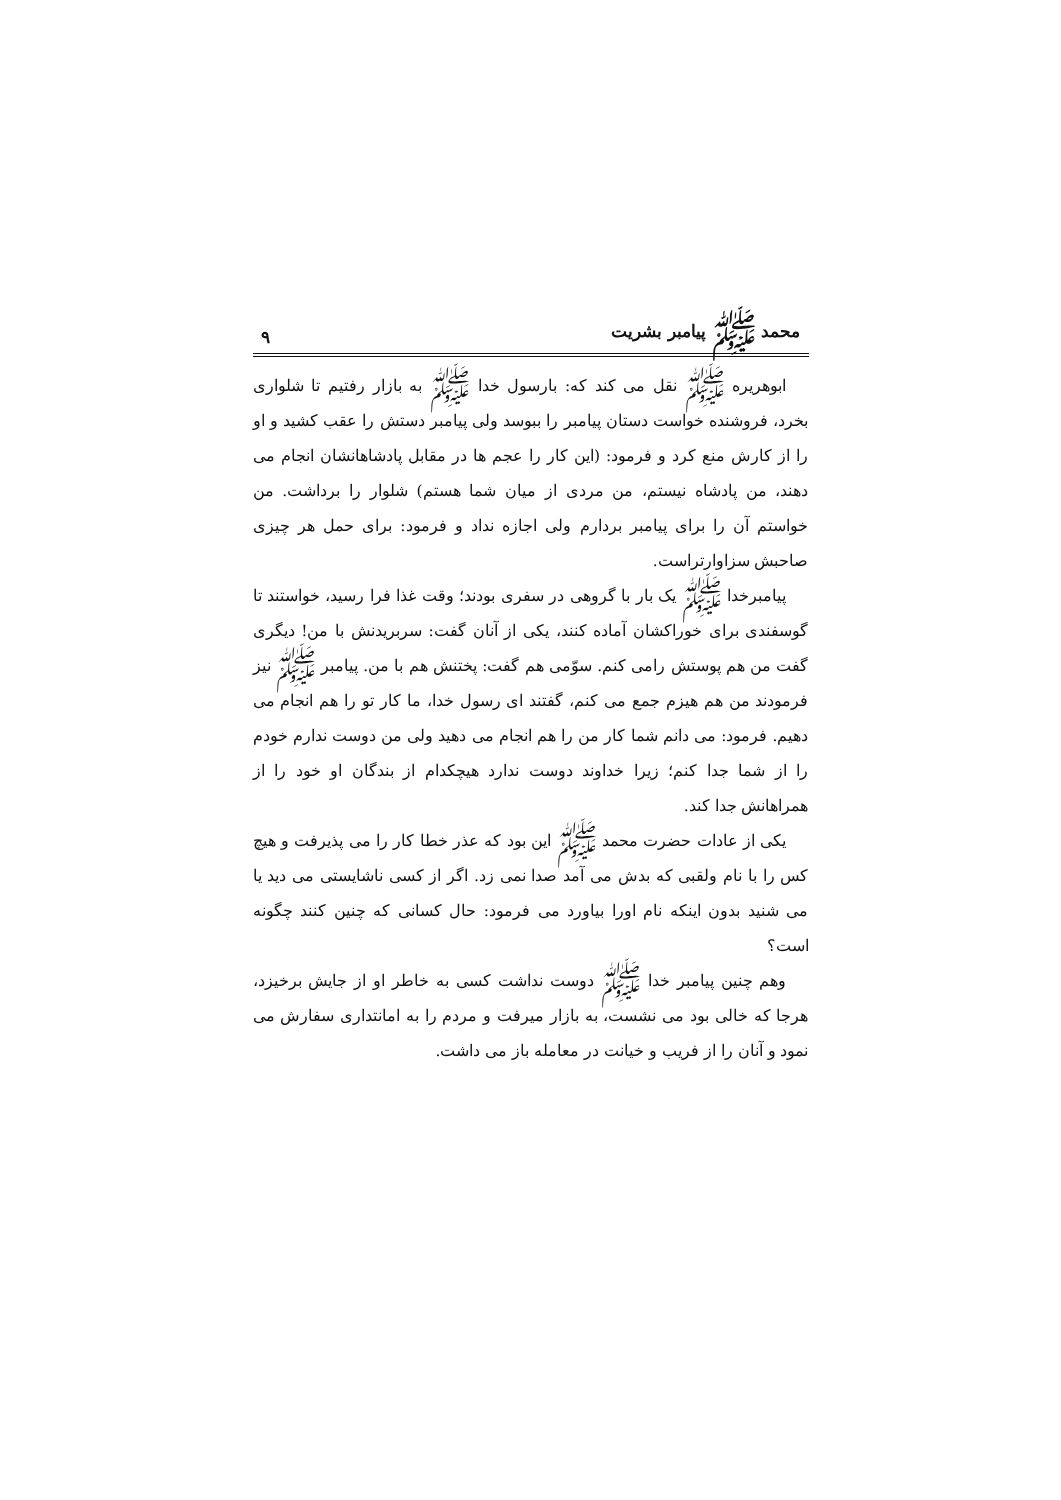محمد ﷺ پیامبر بشریت ۹
ابوهریره ﷺ نقل می کند که: بارسول خدا ﷺ به بازار رفتیم تا شلواری بخرد، فروشنده خواست دستان پیامبر را ببوسد ولی پیامبر دستش را عقب کشید و او را از کارش منع کرد و فرمود: (این کار را عجم ها در مقابل پادشاهانشان انجام می دهند، من پادشاه نیستم، من مردی از میان شما هستم) شلوار را برداشت. من خواستم آن را برای پیامبر بردارم ولی اجازه نداد و فرمود: برای حمل هر چیزی صاحبش سزاوارتراست.
پیامبرخدا ﷺ یک بار با گروهی در سفری بودند؛ وقت غذا فرا رسید، خواستند تا گوسفندی برای خوراکشان آماده کنند، یکی از آنان گفت: سربریدنش با من! دیگری گفت من هم پوستش رامی کنم. سوّمی هم گفت: پختنش هم با من. پیامبر ﷺ نیز فرمودند من هم هیزم جمع می کنم، گفتند ای رسول خدا، ما کار تو را هم انجام می دهیم. فرمود: می دانم شما کار من را هم انجام می دهید ولی من دوست ندارم خودم را از شما جدا کنم؛ زیرا خداوند دوست ندارد هیچکدام از بندگان او خود را از همراهانش جدا کند.
یکی از عادات حضرت محمد ﷺ این بود که عذر خطا کار را می پذیرفت و هیچ کس را با نام ولقبی که بدش می آمد صدا نمی زد. اگر از کسی ناشایستی می دید یا می شنید بدون اینکه نام اورا بیاورد می فرمود: حال کسانی که چنین کنند چگونه است؟
وهم چنین پیامبر خدا ﷺ دوست نداشت کسی به خاطر او از جایش برخیزد، هرجا که خالی بود می نشست، به بازار میرفت و مردم را به امانتداری سفارش می نمود و آنان را از فریب و خیانت در معامله باز می داشت.